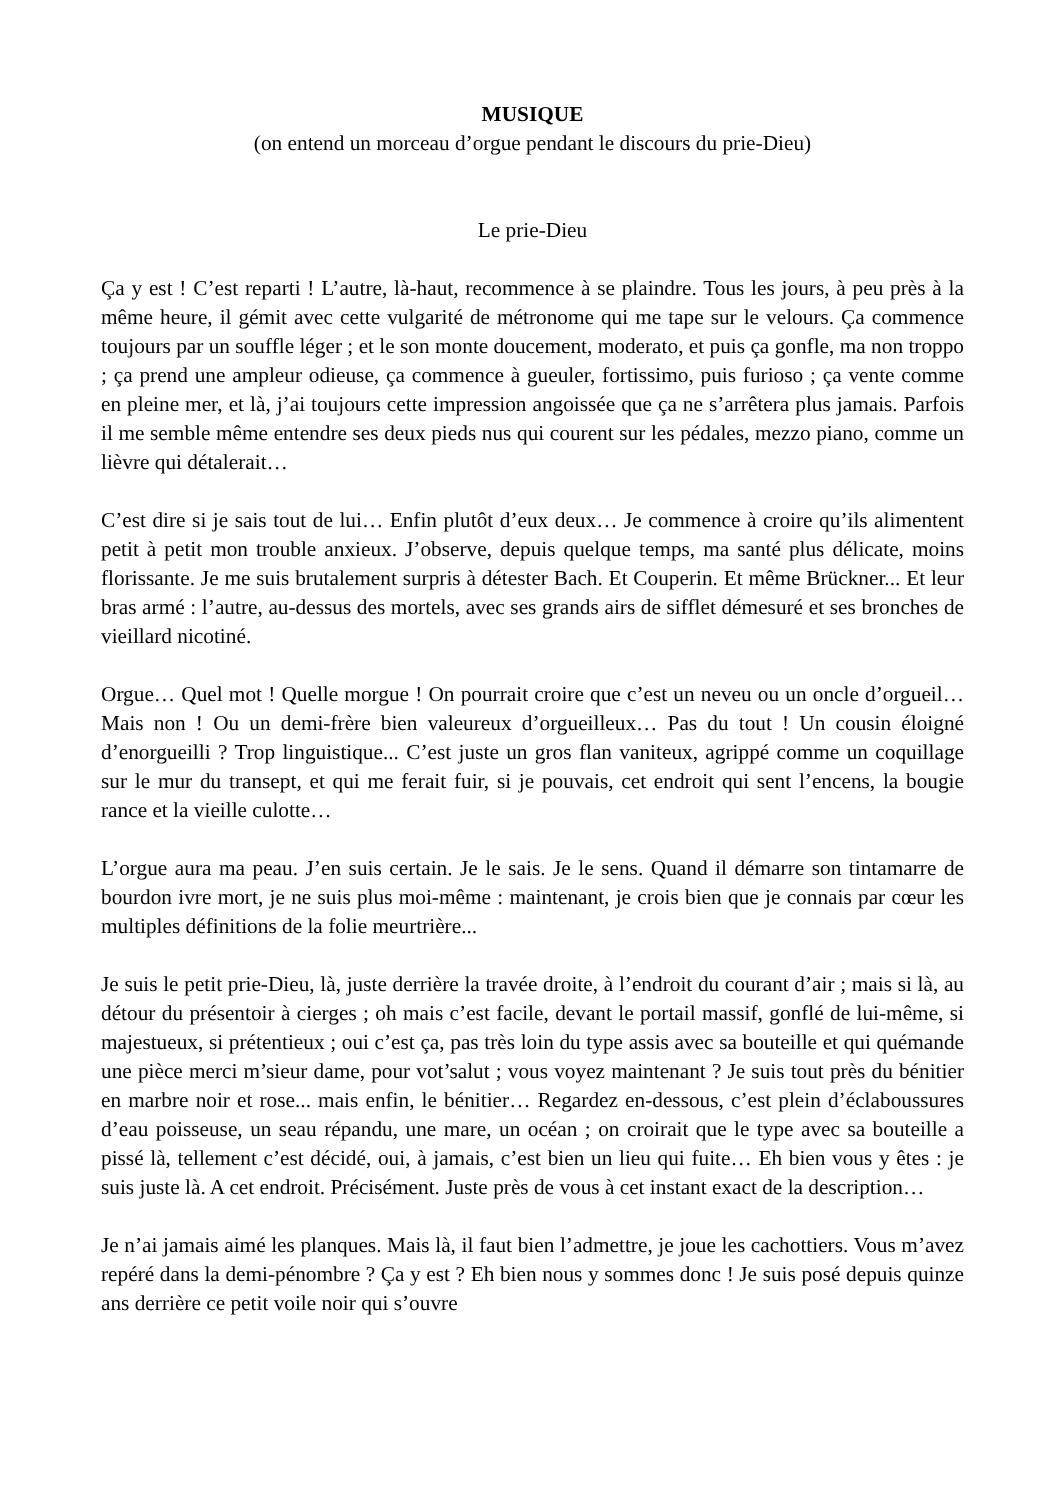MUSIQUE
(on entend un morceau d’orgue pendant le discours du prie-Dieu)
Le prie-Dieu
Ça y est ! C’est reparti ! L’autre, là-haut, recommence à se plaindre. Tous les jours, à peu près à la même heure, il gémit avec cette vulgarité de métronome qui me tape sur le velours. Ça commence toujours par un souffle léger ; et le son monte doucement, moderato, et puis ça gonfle, ma non troppo ; ça prend une ampleur odieuse, ça commence à gueuler, fortissimo, puis furioso ; ça vente comme en pleine mer, et là, j’ai toujours cette impression angoissée que ça ne s’arrêtera plus jamais. Parfois il me semble même entendre ses deux pieds nus qui courent sur les pédales, mezzo piano, comme un lièvre qui détalerait…
C’est dire si je sais tout de lui… Enfin plutôt d’eux deux… Je commence à croire qu’ils alimentent petit à petit mon trouble anxieux. J’observe, depuis quelque temps, ma santé plus délicate, moins florissante. Je me suis brutalement surpris à détester Bach. Et Couperin. Et même Brückner... Et leur bras armé : l’autre, au-dessus des mortels, avec ses grands airs de sifflet démesuré et ses bronches de vieillard nicotiné.
Orgue… Quel mot ! Quelle morgue ! On pourrait croire que c’est un neveu ou un oncle d’orgueil… Mais non ! Ou un demi-frère bien valeureux d’orgueilleux… Pas du tout ! Un cousin éloigné d’enorgueilli ? Trop linguistique... C’est juste un gros flan vaniteux, agrippé comme un coquillage sur le mur du transept, et qui me ferait fuir, si je pouvais, cet endroit qui sent l’encens, la bougie rance et la vieille culotte…
L’orgue aura ma peau. J’en suis certain. Je le sais. Je le sens. Quand il démarre son tintamarre de bourdon ivre mort, je ne suis plus moi-même : maintenant, je crois bien que je connais par cœur les multiples définitions de la folie meurtrière...
Je suis le petit prie-Dieu, là, juste derrière la travée droite, à l’endroit du courant d’air ; mais si là, au détour du présentoir à cierges ; oh mais c’est facile, devant le portail massif, gonflé de lui-même, si majestueux, si prétentieux ; oui c’est ça, pas très loin du type assis avec sa bouteille et qui quémande une pièce merci m’sieur dame, pour vot’salut ; vous voyez maintenant ? Je suis tout près du bénitier en marbre noir et rose... mais enfin, le bénitier… Regardez en-dessous, c’est plein d’éclaboussures d’eau poisseuse, un seau répandu, une mare, un océan ; on croirait que le type avec sa bouteille a pissé là, tellement c’est décidé, oui, à jamais, c’est bien un lieu qui fuite… Eh bien vous y êtes : je suis juste là. A cet endroit. Précisément. Juste près de vous à cet instant exact de la description…
Je n’ai jamais aimé les planques. Mais là, il faut bien l’admettre, je joue les cachottiers. Vous m’avez repéré dans la demi-pénombre ? Ça y est ? Eh bien nous y sommes donc ! Je suis posé depuis quinze ans derrière ce petit voile noir qui s’ouvre